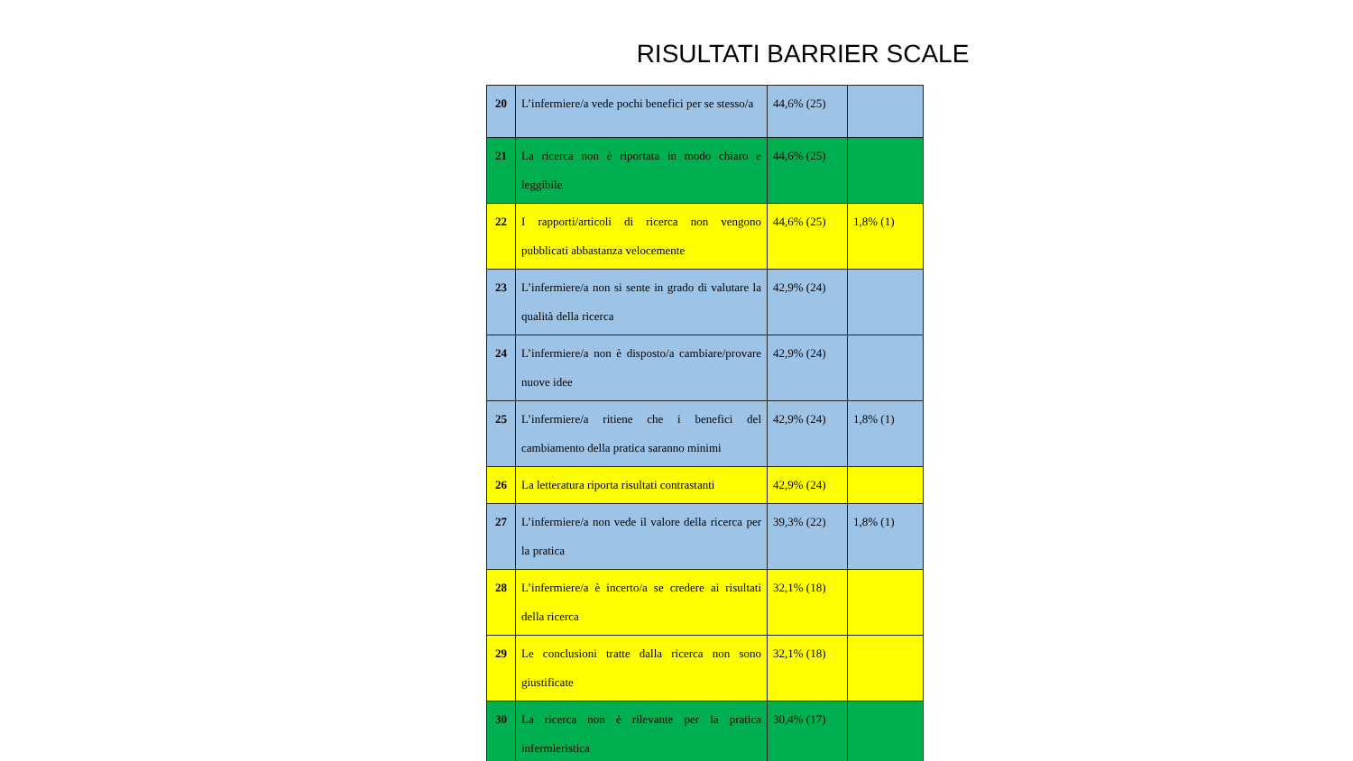RISULTATI BARRIER SCALE
| 20 | L’infermiere/a vede pochi benefici per se stesso/a | 44,6% (25) | |
| 21 | La ricerca non è riportata in modo chiaro e leggibile | 44,6% (25) | |
| 22 | I rapporti/articoli di ricerca non vengono pubblicati abbastanza velocemente | 44,6% (25) | 1,8% (1) |
| 23 | L’infermiere/a non si sente in grado di valutare la qualità della ricerca | 42,9% (24) | |
| 24 | L’infermiere/a non è disposto/a cambiare/provare nuove idee | 42,9% (24) | |
| 25 | L’infermiere/a ritiene che i benefici del cambiamento della pratica saranno minimi | 42,9% (24) | 1,8% (1) |
| 26 | La letteratura riporta risultati contrastanti | 42,9% (24) | |
| 27 | L’infermiere/a non vede il valore della ricerca per la pratica | 39,3% (22) | 1,8% (1) |
| 28 | L’infermiere/a è incerto/a se credere ai risultati della ricerca | 32,1% (18) | |
| 29 | Le conclusioni tratte dalla ricerca non sono giustificate | 32,1% (18) | |
| 30 | La ricerca non è rilevante per la pratica infermieristica | 30,4% (17) | |